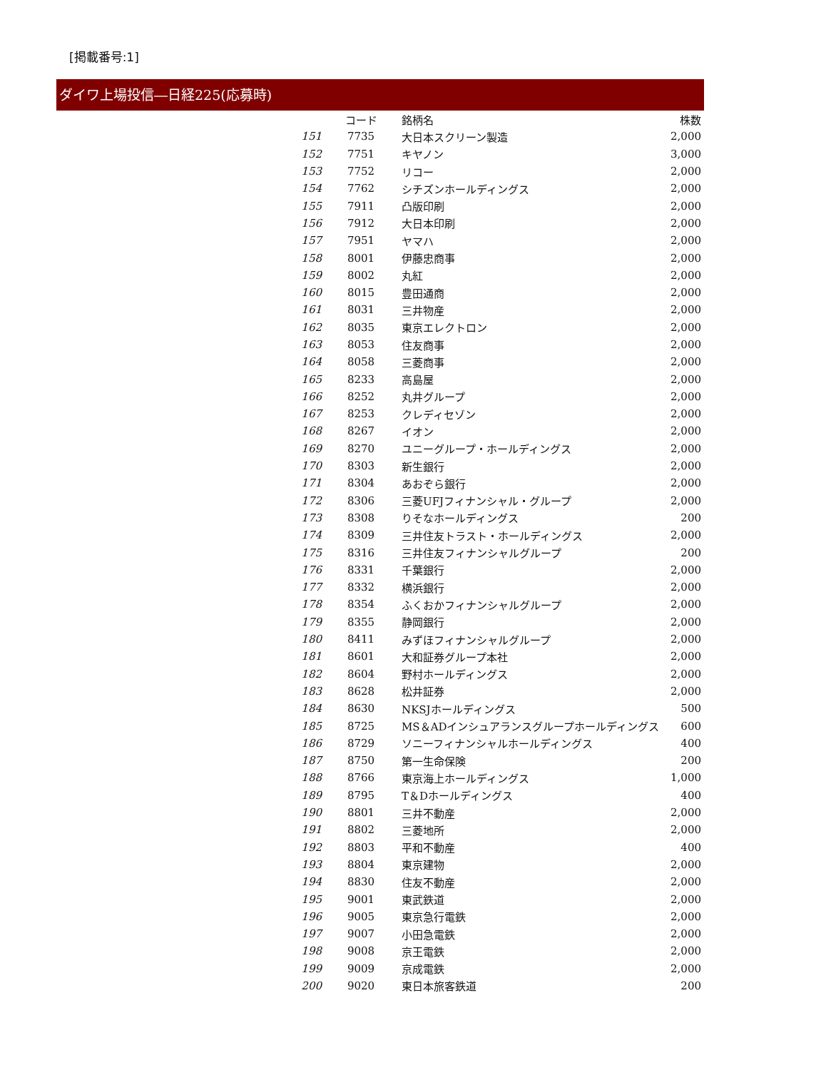[掲載番号:1]
ダイワ上場投信―日経225(応募時)
| | コード | 銘柄名 | 株数 |
| --- | --- | --- | --- |
| 151 | 7735 | 大日本スクリーン製造 | 2,000 |
| 152 | 7751 | キヤノン | 3,000 |
| 153 | 7752 | リコー | 2,000 |
| 154 | 7762 | シチズンホールディングス | 2,000 |
| 155 | 7911 | 凸版印刷 | 2,000 |
| 156 | 7912 | 大日本印刷 | 2,000 |
| 157 | 7951 | ヤマハ | 2,000 |
| 158 | 8001 | 伊藤忠商事 | 2,000 |
| 159 | 8002 | 丸紅 | 2,000 |
| 160 | 8015 | 豊田通商 | 2,000 |
| 161 | 8031 | 三井物産 | 2,000 |
| 162 | 8035 | 東京エレクトロン | 2,000 |
| 163 | 8053 | 住友商事 | 2,000 |
| 164 | 8058 | 三菱商事 | 2,000 |
| 165 | 8233 | 高島屋 | 2,000 |
| 166 | 8252 | 丸井グループ | 2,000 |
| 167 | 8253 | クレディセゾン | 2,000 |
| 168 | 8267 | イオン | 2,000 |
| 169 | 8270 | ユニーグループ・ホールディングス | 2,000 |
| 170 | 8303 | 新生銀行 | 2,000 |
| 171 | 8304 | あおぞら銀行 | 2,000 |
| 172 | 8306 | 三菱UFJフィナンシャル・グループ | 2,000 |
| 173 | 8308 | りそなホールディングス | 200 |
| 174 | 8309 | 三井住友トラスト・ホールディングス | 2,000 |
| 175 | 8316 | 三井住友フィナンシャルグループ | 200 |
| 176 | 8331 | 千葉銀行 | 2,000 |
| 177 | 8332 | 横浜銀行 | 2,000 |
| 178 | 8354 | ふくおかフィナンシャルグループ | 2,000 |
| 179 | 8355 | 静岡銀行 | 2,000 |
| 180 | 8411 | みずほフィナンシャルグループ | 2,000 |
| 181 | 8601 | 大和証券グループ本社 | 2,000 |
| 182 | 8604 | 野村ホールディングス | 2,000 |
| 183 | 8628 | 松井証券 | 2,000 |
| 184 | 8630 | NKSJホールディングス | 500 |
| 185 | 8725 | MS＆ADインシュアランスグループホールディングス | 600 |
| 186 | 8729 | ソニーフィナンシャルホールディングス | 400 |
| 187 | 8750 | 第一生命保険 | 200 |
| 188 | 8766 | 東京海上ホールディングス | 1,000 |
| 189 | 8795 | T＆Dホールディングス | 400 |
| 190 | 8801 | 三井不動産 | 2,000 |
| 191 | 8802 | 三菱地所 | 2,000 |
| 192 | 8803 | 平和不動産 | 400 |
| 193 | 8804 | 東京建物 | 2,000 |
| 194 | 8830 | 住友不動産 | 2,000 |
| 195 | 9001 | 東武鉄道 | 2,000 |
| 196 | 9005 | 東京急行電鉄 | 2,000 |
| 197 | 9007 | 小田急電鉄 | 2,000 |
| 198 | 9008 | 京王電鉄 | 2,000 |
| 199 | 9009 | 京成電鉄 | 2,000 |
| 200 | 9020 | 東日本旅客鉄道 | 200 |